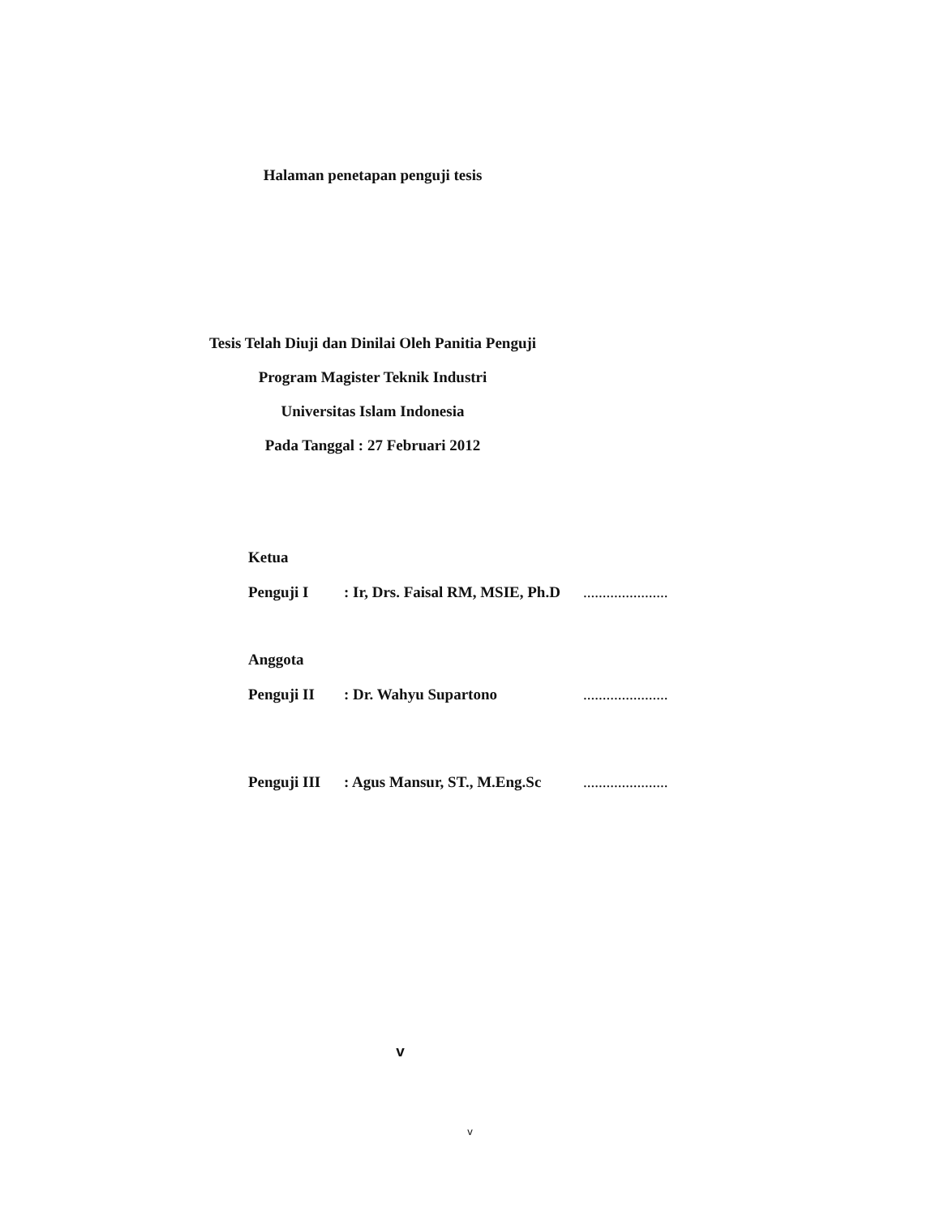Halaman penetapan penguji tesis
Tesis Telah Diuji dan Dinilai Oleh Panitia Penguji
Program Magister Teknik Industri
Universitas Islam Indonesia
Pada Tanggal : 27 Februari 2012
Ketua
Penguji I: Ir, Drs. Faisal RM, MSIE, Ph.D......................
Anggota
Penguji II: Dr. Wahyu Supartono......................
Penguji III: Agus Mansur, ST., M.Eng.Sc......................
v
v